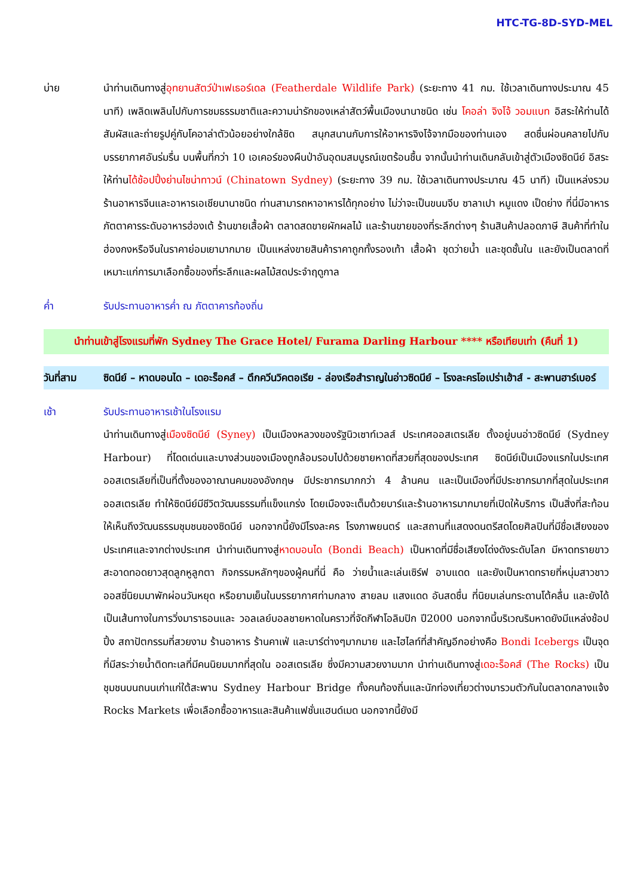HTC-TG-8D-SYD-MEL
บ่าย นำท่านเดินทางสู่อุทยานสัตว์ป่าเฟเธอร์เดล (Featherdale Wildlife Park) (ระยะทาง 41 กม. ใช้เวลาเดินทางประมาณ 45 นาที) เพลิดเพลินไปกับการชมธรรมชาติและความน่ารักของเหล่าสัตว์พื้นเมืองนานาชนิด เช่น โคอล่า จิงโจ้ วอมแบท อิสระให้ท่านได้สัมผัสและถ่ายรูปคู่กับโคอาล่าตัวน้อยอย่างใกล้ชิด สนุกสนานกับการให้อาหารจิงโจ้จากมือของท่านเอง สดชื่นผ่อนคลายไปกับบรรยากาศอันร่มรื่น บนพื้นที่กว่า 10 เอเคอร์ของผืนป่าอันอุดมสมบูรณ์เขตร้อนชื้น จากนั้นนำท่านเดินกลับเข้าสู่ตัวเมืองซิดนีย์ อิสระให้ท่านได้ช้อปปิ้งย่านไชน่าทาวน์ (Chinatown Sydney) (ระยะทาง 39 กม. ใช้เวลาเดินทางประมาณ 45 นาที) เป็นแหล่งรวมร้านอาหารจีนและอาหารเอเชียนานาชนิด ท่านสามารถหาอาหารได้ทุกอย่าง ไม่ว่าจะเป็นขนมจีบ ซาลาเปา หมูแดง เป็ดย่าง ที่นี่มีอาหารภัตตาคารระดับอาหารฮ่องเต้ ร้านขายเสื้อผ้า ตลาดสดขายผักผลไม้ และร้านขายของที่ระลึกต่างๆ ร้านสินค้าปลอดภาษี สินค้าที่ทำในฮ่องกงหรือจีนในราคาย่อมเยามากมาย เป็นแหล่งขายสินค้าราคาถูกทั้งรองเท้า เสื้อผ้า ชุดว่ายน้ำ และชุดชั้นใน และยังเป็นตลาดที่เหมาะแก่การมาเลือกซื้อของที่ระลึกและผลไม้สดประจำฤดูกาล
ค่ำ รับประทานอาหารค่ำ ณ ภัตตาคารท้องถิ่น
นำท่านเข้าสู่โรงแรมที่พัก Sydney The Grace Hotel/ Furama Darling Harbour **** หรือเทียบเท่า (คืนที่ 1)
วันที่สาม ซิดนีย์ – หาดบอนได – เดอะร็อคส์ – ตึกควีนวิคตอเรีย - ล่องเรือสำราญในอ่าวซิดนีย์ – โรงละครโอเปร่าเฮ้าส์ - สะพานฮาร์เบอร์
เช้า รับประทานอาหารเช้าในโรงแรม
นำท่านเดินทางสู่เมืองซิดนีย์ (Syney) เป็นเมืองหลวงของรัฐนิวเซาท์เวลส์ ประเทศออสเตรเลีย ตั้งอยู่บนอ่าวซิดนีย์ (Sydney Harbour) ที่โดดเด่นและบางส่วนของเมืองถูกล้อมรอบไปด้วยชายหาดที่สวยที่สุดของประเทศ ซิดนีย์เป็นเมืองแรกในประเทศออสเตรเลียที่เป็นที่ตั้งของอาณานคมของอังกฤษ มีประชากรมากกว่า 4 ล้านคน และเป็นเมืองที่มีประชากรมากที่สุดในประเทศออสเตรเลีย ทำให้ซิดนีย์มีชีวิตวัฒนธรรมที่แข็งแกร่ง โดยเมืองจะเต็มด้วยบาร์และร้านอาหารมากมายที่เปิดให้บริการ เป็นสิ่งที่สะท้อนให้เห็นถึงวัฒนธรรมชุมชนของซิดนีย์ นอกจากนี้ยังมีโรงละคร โรงภาพยนตร์ และสถานที่แสดงดนตรีสดโดยศิลปินที่มีชื่อเสียงของประเทศและจากต่างประเทศ นำท่านเดินทางสู่หาดบอนได (Bondi Beach) เป็นหาดที่มีชื่อเสียงโด่งดังระดับโลก มีหาดทรายขาวสะอาดทอดยาวสุดลูกหูลูกตา กิจกรรมหลักๆของผู้คนที่นี่ คือ ว่ายน้ำและเล่นเซิร์ฟ อาบแดด และยังเป็นหาดทรายที่หนุ่มสาวชาวออสซี่นิยมมาพักผ่อนวันหยุด หรือยามเย็นในบรรยากาศท่ามกลาง สายลม แสงแดด อันสดชื่น ที่นิยมเล่นกระดานโต้คลื่น และยังได้เป็นเส้นทางในการวิ่งมาราธอนและ วอลเลย์บอลชายหาดในคราวที่จัดกีฬาโอลิมปิก ปี2000 นอกจากนี้บริเวณริมหาดยังมีแหล่งช้อปปิ้ง สถาปัตกรรมที่สวยงาม ร้านอาหาร ร้านคาเฟ่ และบาร์ต่างๆมากมาย และไฮไลท์ที่สำคัญอีกอย่างคือ Bondi Icebergs เป็นจุดที่มีสระว่ายน้ำติดทะเลที่มีคนนิยมมากที่สุดใน ออสเตรเลีย ซึ่งมีความสวยงามมาก นำท่านเดินทางสู่เดอะร็อคส์ (The Rocks) เป็นชุมชนบนถนนเก่าแก่ใต้สะพาน Sydney Harbour Bridge ทั้งคนท้องถิ่นและนักท่องเที่ยวต่างมารวมตัวกันในตลาดกลางแจ้ง Rocks Markets เพื่อเลือกซื้ออาหารและสินค้าแฟชั่นแฮนด์เมด นอกจากนี้ยังมี